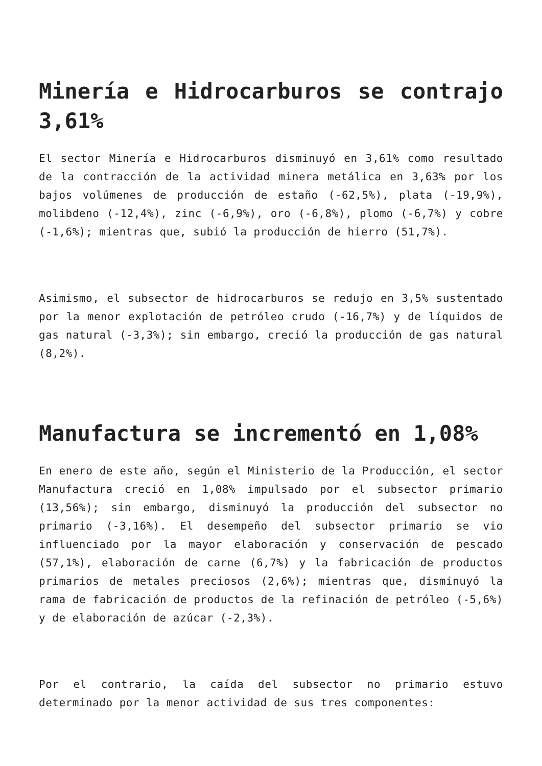Minería e Hidrocarburos se contrajo 3,61%
El sector Minería e Hidrocarburos disminuyó en 3,61% como resultado de la contracción de la actividad minera metálica en 3,63% por los bajos volúmenes de producción de estaño (-62,5%), plata (-19,9%), molibdeno (-12,4%), zinc (-6,9%), oro (-6,8%), plomo (-6,7%) y cobre (-1,6%); mientras que, subió la producción de hierro (51,7%).
Asimismo, el subsector de hidrocarburos se redujo en 3,5% sustentado por la menor explotación de petróleo crudo (-16,7%) y de líquidos de gas natural (-3,3%); sin embargo, creció la producción de gas natural (8,2%).
Manufactura se incrementó en 1,08%
En enero de este año, según el Ministerio de la Producción, el sector Manufactura creció en 1,08% impulsado por el subsector primario (13,56%); sin embargo, disminuyó la producción del subsector no primario (-3,16%). El desempeño del subsector primario se vio influenciado por la mayor elaboración y conservación de pescado (57,1%), elaboración de carne (6,7%) y la fabricación de productos primarios de metales preciosos (2,6%); mientras que, disminuyó la rama de fabricación de productos de la refinación de petróleo (-5,6%) y de elaboración de azúcar (-2,3%).
Por el contrario, la caída del subsector no primario estuvo determinado por la menor actividad de sus tres componentes: